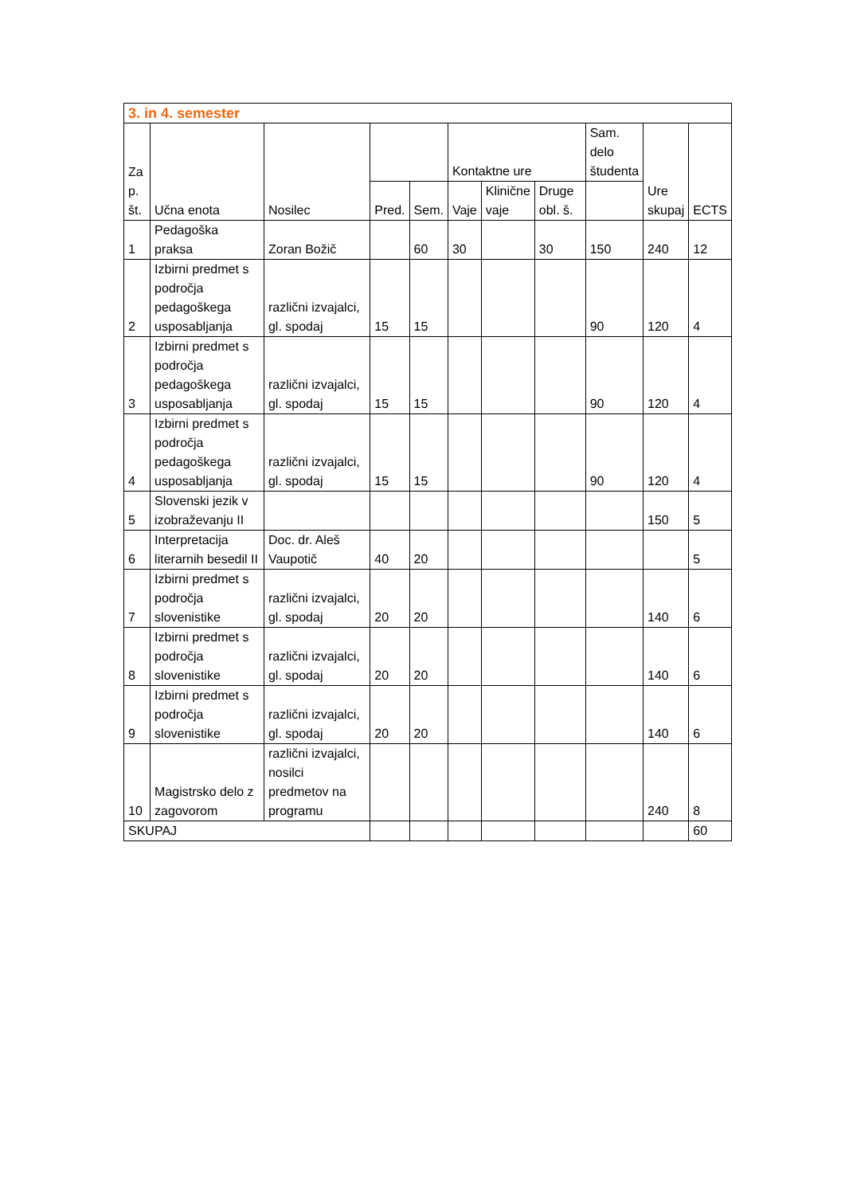| 3. in 4. semester | | | | | | | | | | |
| Za p. št. | Učna enota | Nosilec | | | Kontaktne ure | | | Sam. delo študenta | Ure skupaj | ECTS |
| | | | Pred. | Sem. | Vaje | Klinične vaje | Druge obl. š. | | | |
| 1 | Pedagoška praksa | Zoran Božič | | 60 | 30 | | 30 | 150 | 240 | 12 |
| 2 | Izbirni predmet s področja pedagoškega usposabljanja | različni izvajalci, gl. spodaj | 15 | 15 | | | | 90 | 120 | 4 |
| 3 | Izbirni predmet s področja pedagoškega usposabljanja | različni izvajalci, gl. spodaj | 15 | 15 | | | | 90 | 120 | 4 |
| 4 | Izbirni predmet s področja pedagoškega usposabljanja | različni izvajalci, gl. spodaj | 15 | 15 | | | | 90 | 120 | 4 |
| 5 | Slovenski jezik v izobraževanju II | | | | | | | | 150 | 5 |
| 6 | Interpretacija literarnih besedil II | Doc. dr. Aleš Vaupotič | 40 | 20 | | | | | | 5 |
| 7 | Izbirni predmet s področja slovenistike | različni izvajalci, gl. spodaj | 20 | 20 | | | | | 140 | 6 |
| 8 | Izbirni predmet s področja slovenistike | različni izvajalci, gl. spodaj | 20 | 20 | | | | | 140 | 6 |
| 9 | Izbirni predmet s področja slovenistike | različni izvajalci, gl. spodaj | 20 | 20 | | | | | 140 | 6 |
| 10 | Magistrsko delo z zagovorom | različni izvajalci, nosilci predmetov na programu | | | | | | | 240 | 8 |
| SKUPAJ | | | | | | | | | | 60 |